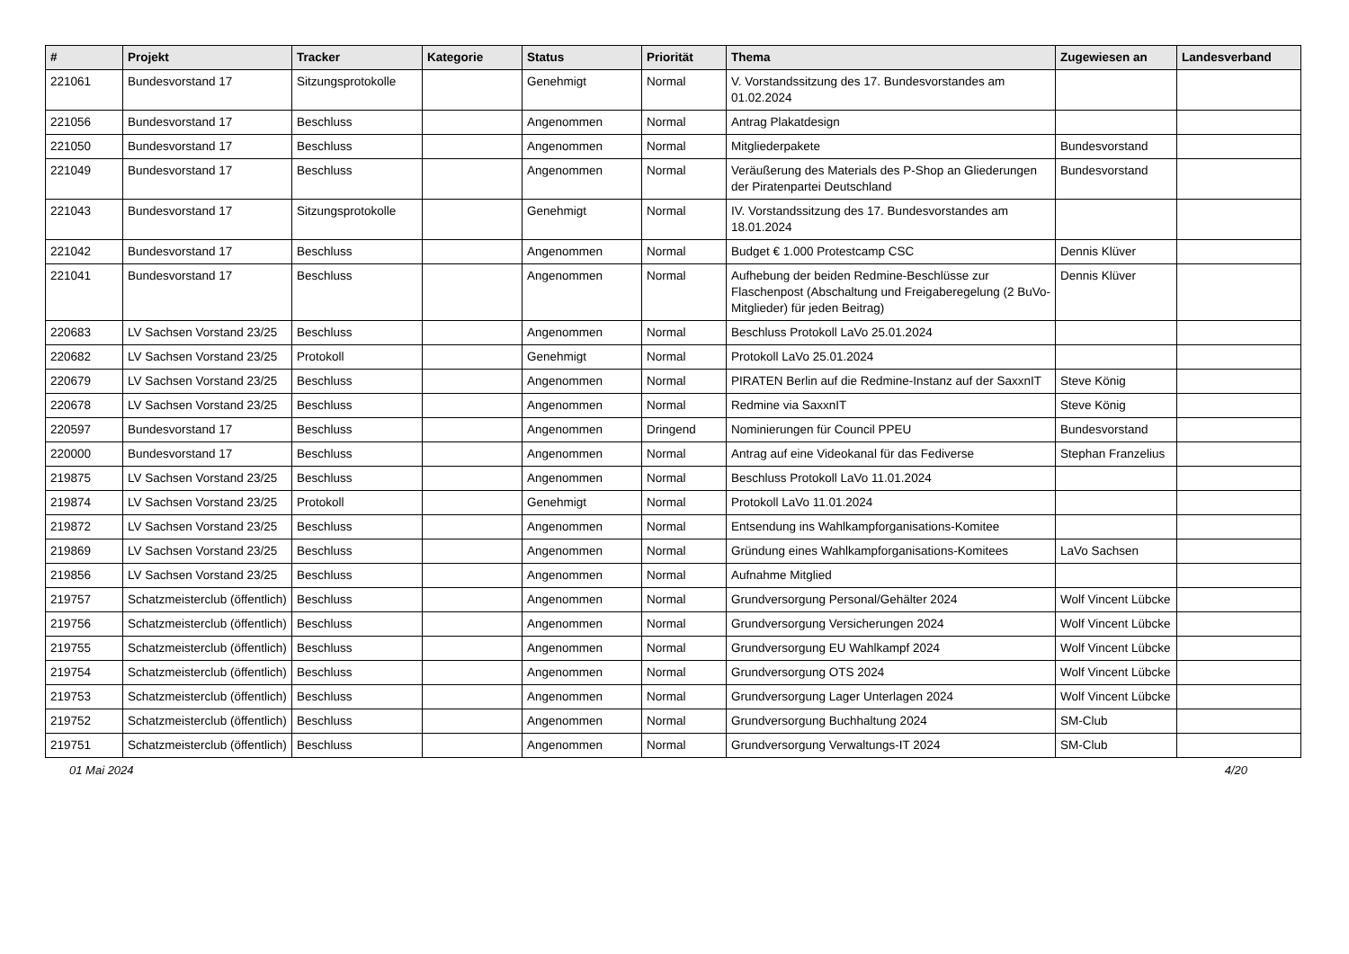| # | Projekt | Tracker | Kategorie | Status | Priorität | Thema | Zugewiesen an | Landesverband |
| --- | --- | --- | --- | --- | --- | --- | --- | --- |
| 221061 | Bundesvorstand 17 | Sitzungsprotokolle | | Genehmigt | Normal | V. Vorstandssitzung des 17. Bundesvorstandes am 01.02.2024 | | |
| 221056 | Bundesvorstand 17 | Beschluss | | Angenommen | Normal | Antrag Plakatdesign | | |
| 221050 | Bundesvorstand 17 | Beschluss | | Angenommen | Normal | Mitgliederpakete | Bundesvorstand | |
| 221049 | Bundesvorstand 17 | Beschluss | | Angenommen | Normal | Veräußerung des Materials des P-Shop an Gliederungen der Piratenpartei Deutschland | Bundesvorstand | |
| 221043 | Bundesvorstand 17 | Sitzungsprotokolle | | Genehmigt | Normal | IV. Vorstandssitzung des 17. Bundesvorstandes am 18.01.2024 | | |
| 221042 | Bundesvorstand 17 | Beschluss | | Angenommen | Normal | Budget € 1.000 Protestcamp CSC | Dennis Klüver | |
| 221041 | Bundesvorstand 17 | Beschluss | | Angenommen | Normal | Aufhebung der beiden Redmine-Beschlüsse zur Flaschenpost (Abschaltung und Freigaberegelung (2 BuVo-Mitglieder) für jeden Beitrag) | Dennis Klüver | |
| 220683 | LV Sachsen Vorstand 23/25 | Beschluss | | Angenommen | Normal | Beschluss Protokoll LaVo 25.01.2024 | | |
| 220682 | LV Sachsen Vorstand 23/25 | Protokoll | | Genehmigt | Normal | Protokoll LaVo 25.01.2024 | | |
| 220679 | LV Sachsen Vorstand 23/25 | Beschluss | | Angenommen | Normal | PIRATEN Berlin auf die Redmine-Instanz auf der SaxxnIT | Steve König | |
| 220678 | LV Sachsen Vorstand 23/25 | Beschluss | | Angenommen | Normal | Redmine via SaxxnIT | Steve König | |
| 220597 | Bundesvorstand 17 | Beschluss | | Angenommen | Dringend | Nominierungen für Council PPEU | Bundesvorstand | |
| 220000 | Bundesvorstand 17 | Beschluss | | Angenommen | Normal | Antrag auf eine Videokanal für das Fediverse | Stephan Franzelius | |
| 219875 | LV Sachsen Vorstand 23/25 | Beschluss | | Angenommen | Normal | Beschluss Protokoll LaVo 11.01.2024 | | |
| 219874 | LV Sachsen Vorstand 23/25 | Protokoll | | Genehmigt | Normal | Protokoll LaVo 11.01.2024 | | |
| 219872 | LV Sachsen Vorstand 23/25 | Beschluss | | Angenommen | Normal | Entsendung ins Wahlkampforganisations-Komitee | | |
| 219869 | LV Sachsen Vorstand 23/25 | Beschluss | | Angenommen | Normal | Gründung eines Wahlkampforganisations-Komitees | LaVo Sachsen | |
| 219856 | LV Sachsen Vorstand 23/25 | Beschluss | | Angenommen | Normal | Aufnahme Mitglied | | |
| 219757 | Schatzmeisterclub (öffentlich) | Beschluss | | Angenommen | Normal | Grundversorgung Personal/Gehälter 2024 | Wolf Vincent Lübcke | |
| 219756 | Schatzmeisterclub (öffentlich) | Beschluss | | Angenommen | Normal | Grundversorgung Versicherungen 2024 | Wolf Vincent Lübcke | |
| 219755 | Schatzmeisterclub (öffentlich) | Beschluss | | Angenommen | Normal | Grundversorgung EU Wahlkampf 2024 | Wolf Vincent Lübcke | |
| 219754 | Schatzmeisterclub (öffentlich) | Beschluss | | Angenommen | Normal | Grundversorgung OTS 2024 | Wolf Vincent Lübcke | |
| 219753 | Schatzmeisterclub (öffentlich) | Beschluss | | Angenommen | Normal | Grundversorgung Lager Unterlagen 2024 | Wolf Vincent Lübcke | |
| 219752 | Schatzmeisterclub (öffentlich) | Beschluss | | Angenommen | Normal | Grundversorgung Buchhaltung 2024 | SM-Club | |
| 219751 | Schatzmeisterclub (öffentlich) | Beschluss | | Angenommen | Normal | Grundversorgung Verwaltungs-IT 2024 | SM-Club | |
01 Mai 2024 4/20